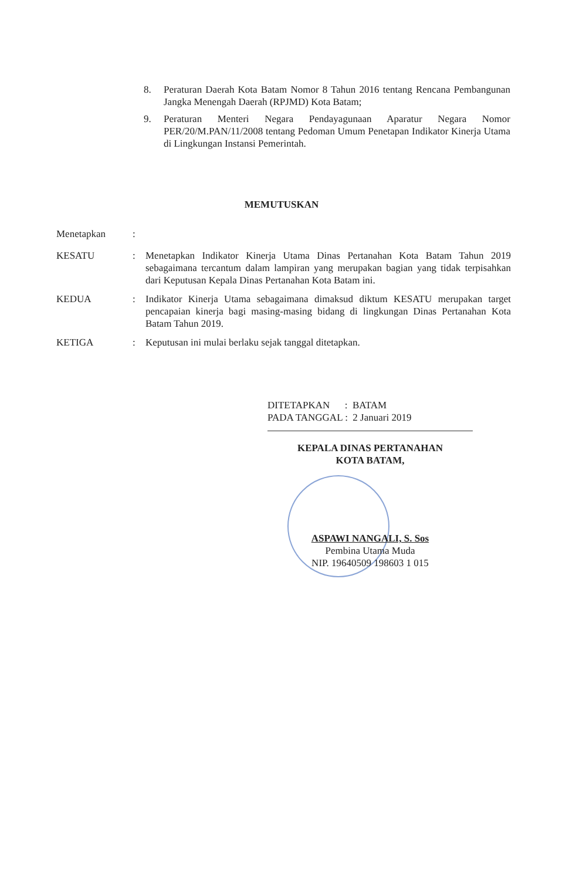8. Peraturan Daerah Kota Batam Nomor 8 Tahun 2016 tentang Rencana Pembangunan Jangka Menengah Daerah (RPJMD) Kota Batam;
9. Peraturan Menteri Negara Pendayagunaan Aparatur Negara Nomor PER/20/M.PAN/11/2008 tentang Pedoman Umum Penetapan Indikator Kinerja Utama di Lingkungan Instansi Pemerintah.
MEMUTUSKAN
Menetapkan:
KESATU: Menetapkan Indikator Kinerja Utama Dinas Pertanahan Kota Batam Tahun 2019 sebagaimana tercantum dalam lampiran yang merupakan bagian yang tidak terpisahkan dari Keputusan Kepala Dinas Pertanahan Kota Batam ini.
KEDUA: Indikator Kinerja Utama sebagaimana dimaksud diktum KESATU merupakan target pencapaian kinerja bagi masing-masing bidang di lingkungan Dinas Pertanahan Kota Batam Tahun 2019.
KETIGA: Keputusan ini mulai berlaku sejak tanggal ditetapkan.
DITETAPKAN : BATAM
PADA TANGGAL : 2 Januari 2019
KEPALA DINAS PERTANAHAN
KOTA BATAM,
ASPAWI NANGALI, S. Sos
Pembina Utama Muda
NIP. 19640509 198603 1 015